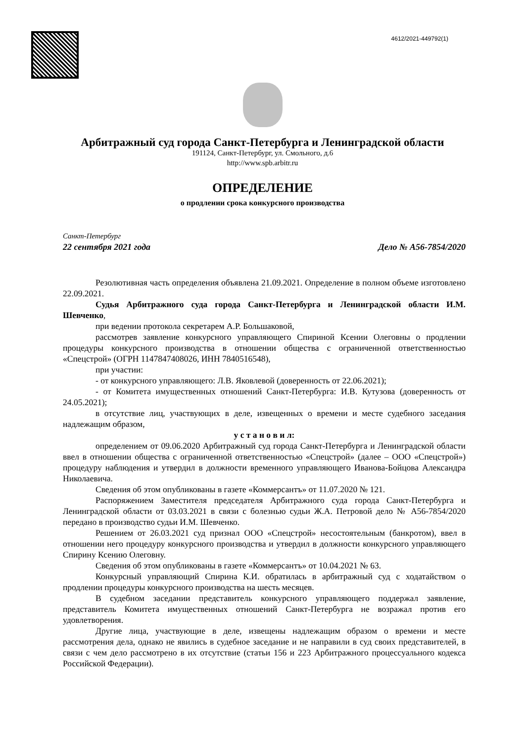4612/2021-449792(1)
Арбитражный суд города Санкт-Петербурга и Ленинградской области
191124, Санкт-Петербург, ул. Смольного, д.6
http://www.spb.arbitr.ru
ОПРЕДЕЛЕНИЕ
о продлении срока конкурсного производства
Санкт-Петербург
22 сентября 2021 года Дело № А56-7854/2020
Резолютивная часть определения объявлена 21.09.2021. Определение в полном объеме изготовлено 22.09.2021.
Судья Арбитражного суда города Санкт-Петербурга и Ленинградской области И.М. Шевченко,
при ведении протокола секретарем А.Р. Большаковой,
рассмотрев заявление конкурсного управляющего Спириной Ксении Олеговны о продлении процедуры конкурсного производства в отношении общества с ограниченной ответственностью «Спецстрой» (ОГРН 1147847408026, ИНН 7840516548),
при участии:
- от конкурсного управляющего: Л.В. Яковлевой (доверенность от 22.06.2021);
- от Комитета имущественных отношений Санкт-Петербурга: И.В. Кутузова (доверенность от 24.05.2021);
в отсутствие лиц, участвующих в деле, извещенных о времени и месте судебного заседания надлежащим образом,
у с т а н о в и л:
определением от 09.06.2020 Арбитражный суд города Санкт-Петербурга и Ленинградской области ввел в отношении общества с ограниченной ответственностью «Спецстрой» (далее – ООО «Спецстрой») процедуру наблюдения и утвердил в должности временного управляющего Иванова-Бойцова Александра Николаевича.
Сведения об этом опубликованы в газете «Коммерсантъ» от 11.07.2020 № 121.
Распоряжением Заместителя председателя Арбитражного суда города Санкт-Петербурга и Ленинградской области от 03.03.2021 в связи с болезнью судьи Ж.А. Петровой дело № А56-7854/2020 передано в производство судьи И.М. Шевченко.
Решением от 26.03.2021 суд признал ООО «Спецстрой» несостоятельным (банкротом), ввел в отношении него процедуру конкурсного производства и утвердил в должности конкурсного управляющего Спирину Ксению Олеговну.
Сведения об этом опубликованы в газете «Коммерсантъ» от 10.04.2021 № 63.
Конкурсный управляющий Спирина К.И. обратилась в арбитражный суд с ходатайством о продлении процедуры конкурсного производства на шесть месяцев.
В судебном заседании представитель конкурсного управляющего поддержал заявление, представитель Комитета имущественных отношений Санкт-Петербурга не возражал против его удовлетворения.
Другие лица, участвующие в деле, извещены надлежащим образом о времени и месте рассмотрения дела, однако не явились в судебное заседание и не направили в суд своих представителей, в связи с чем дело рассмотрено в их отсутствие (статьи 156 и 223 Арбитражного процессуального кодекса Российской Федерации).